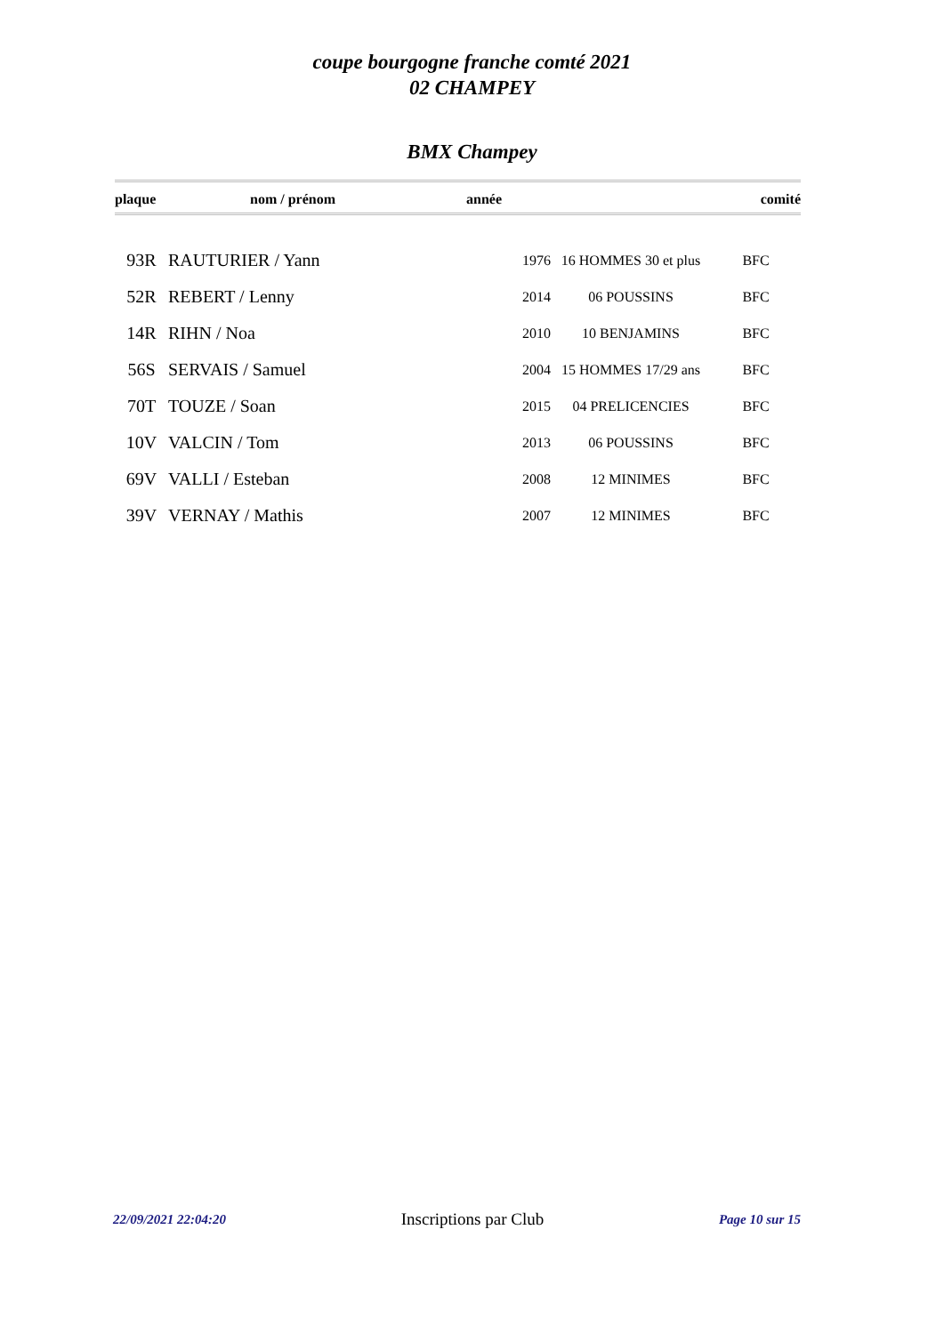coupe bourgogne franche comté 2021
02 CHAMPEY
BMX Champey
| plaque | nom / prénom | année | | comité |
| --- | --- | --- | --- | --- |
| 93R | RAUTURIER / Yann | 1976 | 16 HOMMES 30 et plus | BFC |
| 52R | REBERT / Lenny | 2014 | 06 POUSSINS | BFC |
| 14R | RIHN / Noa | 2010 | 10 BENJAMINS | BFC |
| 56S | SERVAIS / Samuel | 2004 | 15 HOMMES 17/29 ans | BFC |
| 70T | TOUZE / Soan | 2015 | 04 PRELICENCIES | BFC |
| 10V | VALCIN / Tom | 2013 | 06 POUSSINS | BFC |
| 69V | VALLI / Esteban | 2008 | 12 MINIMES | BFC |
| 39V | VERNAY / Mathis | 2007 | 12 MINIMES | BFC |
22/09/2021 22:04:20 Inscriptions par Club Page 10 sur 15